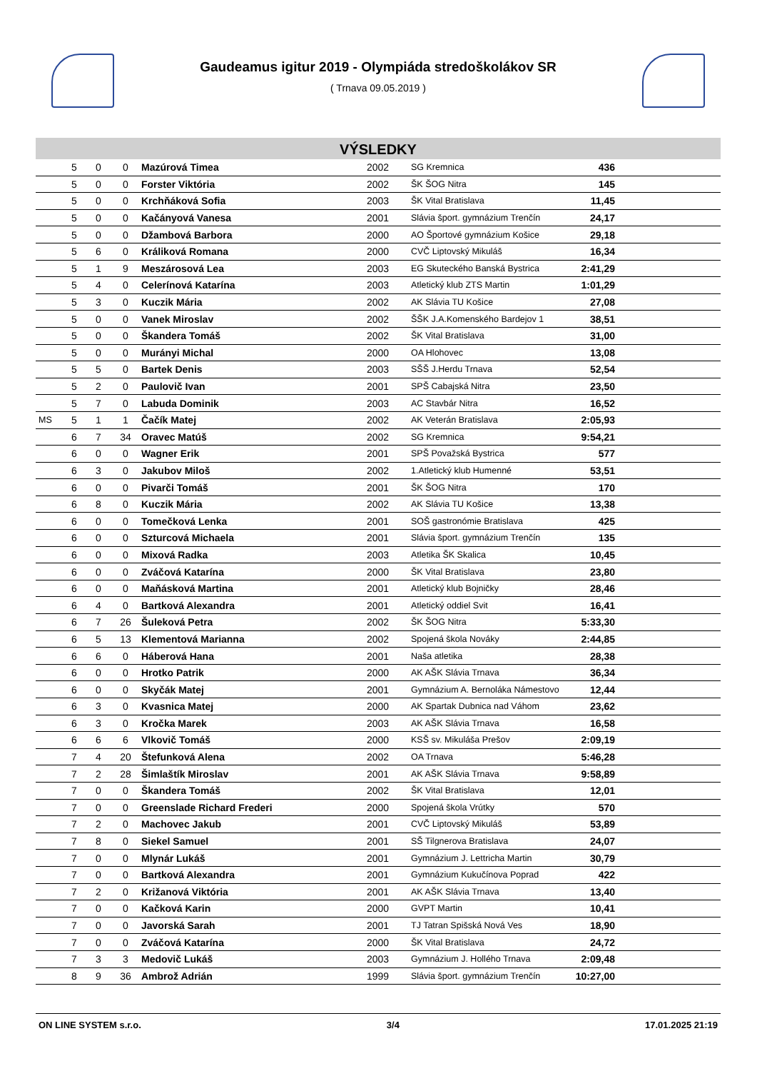Gaudeamus igitur 2019 - Olympiáda stredoškolákov SR
( Trnava 09.05.2019 )
VÝSLEDKY
| | 5 | 0 | 0 | Mazúrová Timea | 2002 | SG Kremnica | 436 |
| | 5 | 0 | 0 | Forster Viktória | 2002 | ŠK ŠOG Nitra | 145 |
| | 5 | 0 | 0 | Krchňáková Sofia | 2003 | ŠK Vital Bratislava | 11,45 |
| | 5 | 0 | 0 | Kačányová Vanesa | 2001 | Slávia šport. gymnázium Trenčín | 24,17 |
| | 5 | 0 | 0 | Džambová Barbora | 2000 | AO Športové gymnázium Košice | 29,18 |
| | 5 | 6 | 0 | Králiková Romana | 2000 | CVČ Liptovský Mikuláš | 16,34 |
| | 5 | 1 | 9 | Meszárosová Lea | 2003 | EG Skuteckého Banská Bystrica | 2:41,29 |
| | 5 | 4 | 0 | Celerínová Katarína | 2003 | Atletický klub ZTS Martin | 1:01,29 |
| | 5 | 3 | 0 | Kuczik Mária | 2002 | AK Slávia TU Košice | 27,08 |
| | 5 | 0 | 0 | Vanek Miroslav | 2002 | ŠŠK J.A.Komenského Bardejov 1 | 38,51 |
| | 5 | 0 | 0 | Škandera Tomáš | 2002 | ŠK Vital Bratislava | 31,00 |
| | 5 | 0 | 0 | Murányi Michal | 2000 | OA Hlohovec | 13,08 |
| | 5 | 5 | 0 | Bartek Denis | 2003 | SŠŠ J.Herdu Trnava | 52,54 |
| | 5 | 2 | 0 | Paulovič Ivan | 2001 | SPŠ Cabajská Nitra | 23,50 |
| | 5 | 7 | 0 | Labuda Dominik | 2003 | AC Stavbár Nitra | 16,52 |
| MS | 5 | 1 | 1 | Čačík Matej | 2002 | AK Veterán Bratislava | 2:05,93 |
| | 6 | 7 | 34 | Oravec Matúš | 2002 | SG Kremnica | 9:54,21 |
| | 6 | 0 | 0 | Wagner Erik | 2001 | SPŠ Považská Bystrica | 577 |
| | 6 | 3 | 0 | Jakubov Miloš | 2002 | 1.Atletický klub Humenné | 53,51 |
| | 6 | 0 | 0 | Pivarči Tomáš | 2001 | ŠK ŠOG Nitra | 170 |
| | 6 | 8 | 0 | Kuczik Mária | 2002 | AK Slávia TU Košice | 13,38 |
| | 6 | 0 | 0 | Tomečková Lenka | 2001 | SOŠ gastronómie Bratislava | 425 |
| | 6 | 0 | 0 | Szturcová Michaela | 2001 | Slávia šport. gymnázium Trenčín | 135 |
| | 6 | 0 | 0 | Mixová Radka | 2003 | Atletika ŠK Skalica | 10,45 |
| | 6 | 0 | 0 | Zváčová Katarína | 2000 | ŠK Vital Bratislava | 23,80 |
| | 6 | 0 | 0 | Maňásková Martina | 2001 | Atletický klub Bojničky | 28,46 |
| | 6 | 4 | 0 | Bartková Alexandra | 2001 | Atletický oddiel Svit | 16,41 |
| | 6 | 7 | 26 | Šuleková Petra | 2002 | ŠK ŠOG Nitra | 5:33,30 |
| | 6 | 5 | 13 | Klementová Marianna | 2002 | Spojená škola Nováky | 2:44,85 |
| | 6 | 6 | 0 | Háberová Hana | 2001 | Naša atletika | 28,38 |
| | 6 | 0 | 0 | Hrotko Patrik | 2000 | AK AŠK Slávia Trnava | 36,34 |
| | 6 | 0 | 0 | Skyčák Matej | 2001 | Gymnázium A. Bernoláka Námestovo | 12,44 |
| | 6 | 3 | 0 | Kvasnica Matej | 2000 | AK Spartak Dubnica nad Váhom | 23,62 |
| | 6 | 3 | 0 | Kročka Marek | 2003 | AK AŠK Slávia Trnava | 16,58 |
| | 6 | 6 | 6 | Vlkovič Tomáš | 2000 | KSŠ sv. Mikuláša Prešov | 2:09,19 |
| | 7 | 4 | 20 | Štefunková Alena | 2002 | OA Trnava | 5:46,28 |
| | 7 | 2 | 28 | Šimlaštík Miroslav | 2001 | AK AŠK Slávia Trnava | 9:58,89 |
| | 7 | 0 | 0 | Škandera Tomáš | 2002 | ŠK Vital Bratislava | 12,01 |
| | 7 | 0 | 0 | Greenslade Richard Frederi | 2000 | Spojená škola Vrútky | 570 |
| | 7 | 2 | 0 | Machovec Jakub | 2001 | CVČ Liptovský Mikuláš | 53,89 |
| | 7 | 8 | 0 | Siekel Samuel | 2001 | SŠ Tilgnerova Bratislava | 24,07 |
| | 7 | 0 | 0 | Mlynár Lukáš | 2001 | Gymnázium J. Lettricha Martin | 30,79 |
| | 7 | 0 | 0 | Bartková Alexandra | 2001 | Gymnázium Kukučínova Poprad | 422 |
| | 7 | 2 | 0 | Križanová Viktória | 2001 | AK AŠK Slávia Trnava | 13,40 |
| | 7 | 0 | 0 | Kačková Karin | 2000 | GVPT Martin | 10,41 |
| | 7 | 0 | 0 | Javorská Sarah | 2001 | TJ Tatran Spišská Nová Ves | 18,90 |
| | 7 | 0 | 0 | Zváčová Katarína | 2000 | ŠK Vital Bratislava | 24,72 |
| | 7 | 3 | 3 | Medovič Lukáš | 2003 | Gymnázium J. Hollého Trnava | 2:09,48 |
| | 8 | 9 | 36 | Ambrož Adrián | 1999 | Slávia šport. gymnázium Trenčín | 10:27,00 |
ON LINE SYSTEM s.r.o. 3/4 17.01.2025 21:19